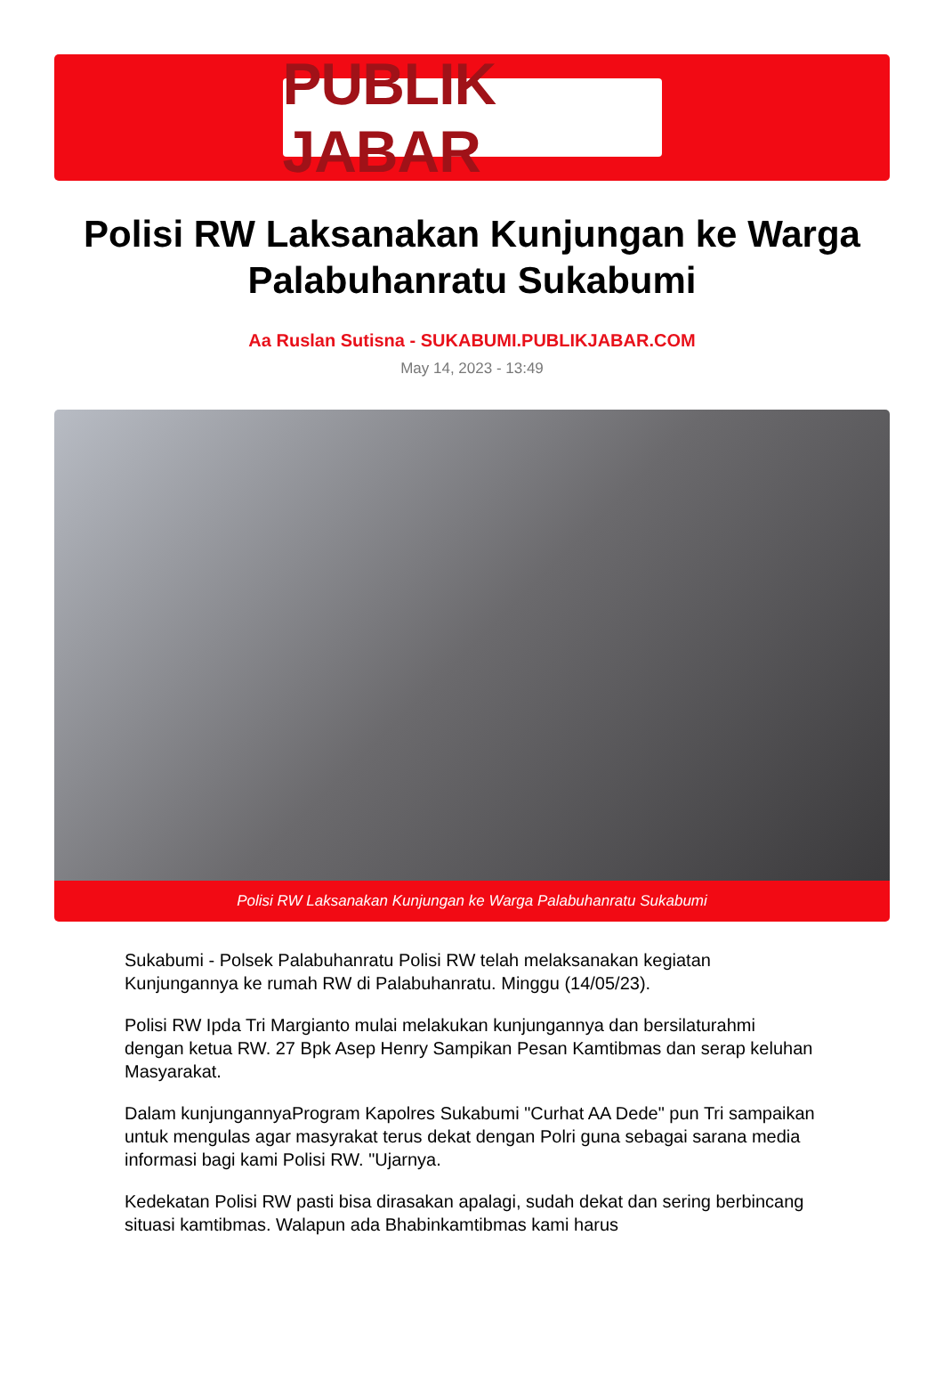PUBLIK JABAR
Polisi RW Laksanakan Kunjungan ke Warga Palabuhanratu Sukabumi
Aa Ruslan Sutisna - SUKABUMI.PUBLIKJABAR.COM
May 14, 2023 - 13:49
Polisi RW Laksanakan Kunjungan ke Warga Palabuhanratu Sukabumi
Sukabumi - Polsek Palabuhanratu Polisi RW telah melaksanakan kegiatan Kunjungannya ke rumah RW di Palabuhanratu. Minggu (14/05/23).
Polisi RW Ipda Tri Margianto mulai melakukan kunjungannya dan bersilaturahmi dengan ketua RW. 27 Bpk Asep Henry Sampikan Pesan Kamtibmas dan serap keluhan Masyarakat.
Dalam kunjungannyaProgram Kapolres Sukabumi "Curhat AA Dede" pun Tri sampaikan untuk mengulas agar masyrakat terus dekat dengan Polri guna sebagai sarana media informasi bagi kami Polisi RW. "Ujarnya.
Kedekatan Polisi RW pasti bisa dirasakan apalagi, sudah dekat dan sering berbincang situasi kamtibmas. Walapun ada Bhabinkamtibmas kami harus